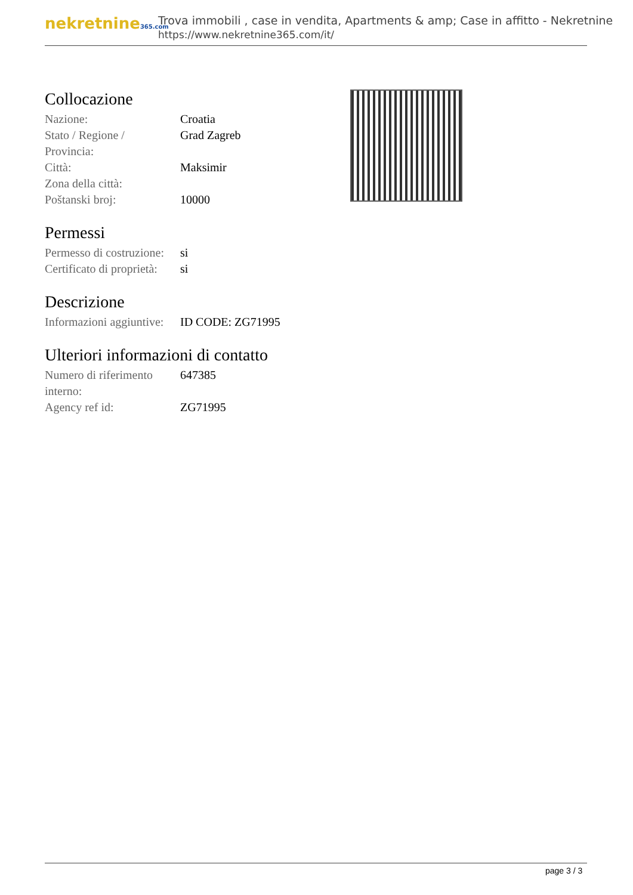nekretnine365.com
Trova immobili , case in vendita, Apartments & amp; Case in affitto - Nekretnine
https://www.nekretnine365.com/it/
Collocazione
| Nazione: | Croatia |
| Stato / Regione / Provincia: | Grad Zagreb |
| Città: | Maksimir |
| Zona della città: | |
| Poštanski broj: | 10000 |
Permessi
| Permesso di costruzione: | si |
| Certificato di proprietà: | si |
Descrizione
| Informazioni aggiuntive: | ID CODE: ZG71995 |
Ulteriori informazioni di contatto
| Numero di riferimento interno: | 647385 |
| Agency ref id: | ZG71995 |
page 3 / 3